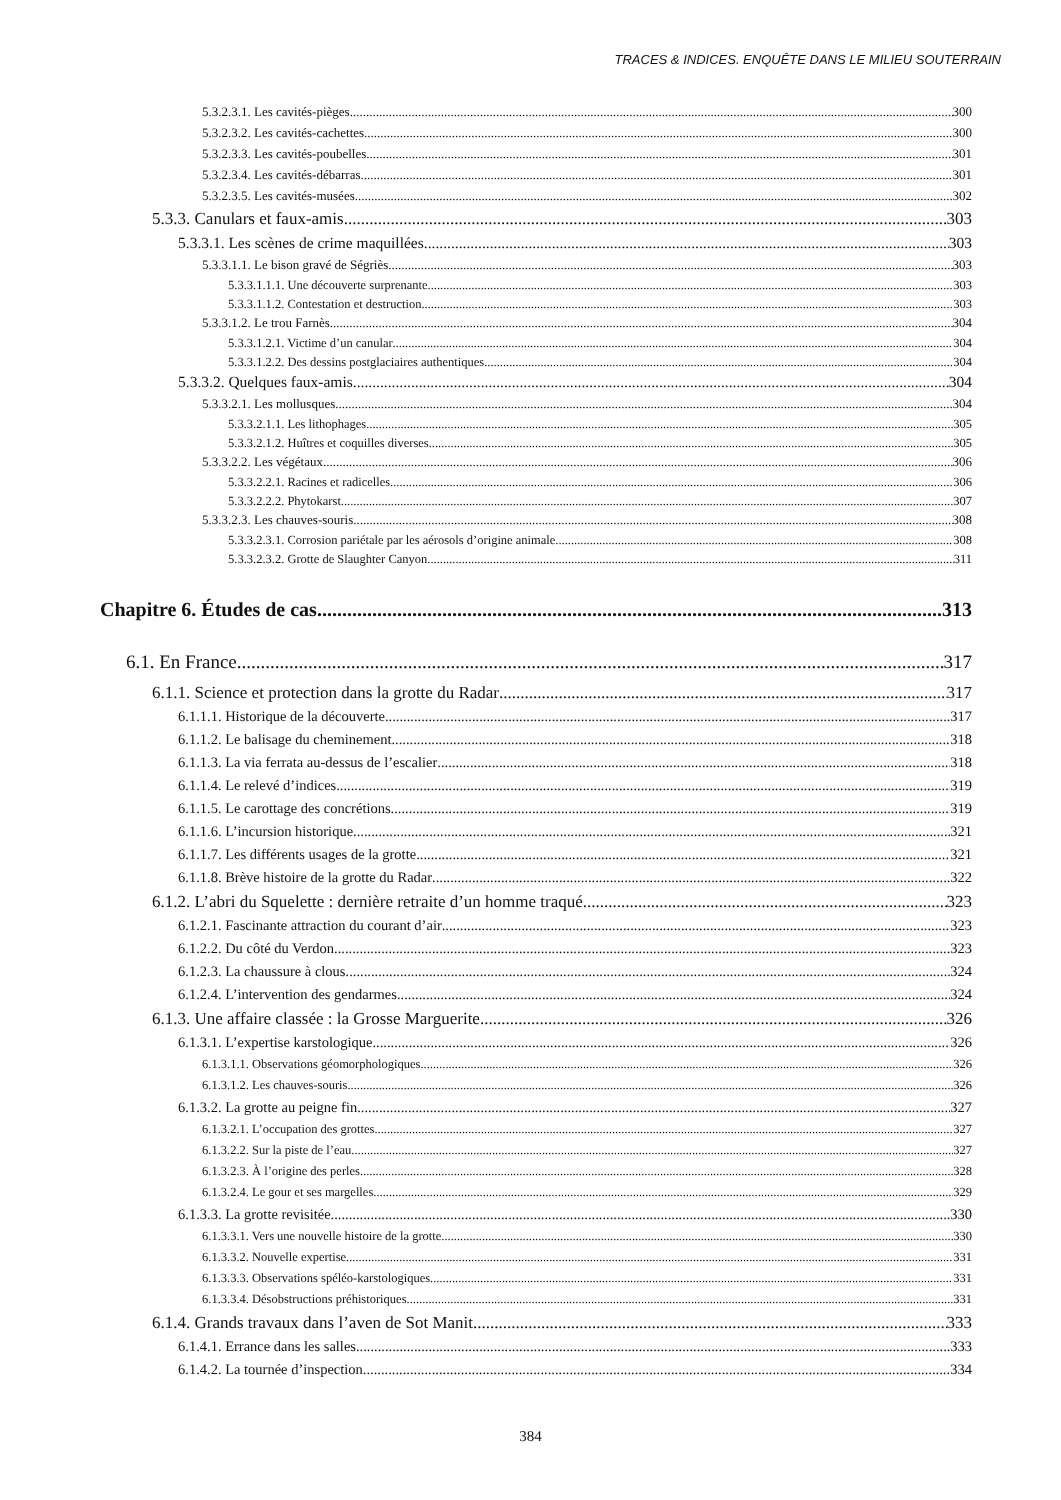TRACES & INDICES. ENQUÊTE DANS LE MILIEU SOUTERRAIN
5.3.2.3.1. Les cavités-pièges 300
5.3.2.3.2. Les cavités-cachettes 300
5.3.2.3.3. Les cavités-poubelles 301
5.3.2.3.4. Les cavités-débarras 301
5.3.2.3.5. Les cavités-musées 302
5.3.3. Canulars et faux-amis 303
5.3.3.1. Les scènes de crime maquillées 303
5.3.3.1.1. Le bison gravé de Ségriès 303
5.3.3.1.1.1. Une découverte surprenante 303
5.3.3.1.1.2. Contestation et destruction 303
5.3.3.1.2. Le trou Farnès 304
5.3.3.1.2.1. Victime d’un canular 304
5.3.3.1.2.2. Des dessins postglaciaires authentiques 304
5.3.3.2. Quelques faux-amis 304
5.3.3.2.1. Les mollusques 304
5.3.3.2.1.1. Les lithophages 305
5.3.3.2.1.2. Huîtres et coquilles diverses 305
5.3.3.2.2. Les végétaux 306
5.3.3.2.2.1. Racines et radicelles 306
5.3.3.2.2.2. Phytokarst 307
5.3.3.2.3. Les chauves-souris 308
5.3.3.2.3.1. Corrosion pariétale par les aérosols d’origine animale 308
5.3.3.2.3.2. Grotte de Slaughter Canyon 311
Chapitre 6. Études de cas 313
6.1. En France 317
6.1.1. Science et protection dans la grotte du Radar 317
6.1.1.1. Historique de la découverte 317
6.1.1.2. Le balisage du cheminement 318
6.1.1.3. La via ferrata au-dessus de l’escalier 318
6.1.1.4. Le relevé d’indices 319
6.1.1.5. Le carottage des concrétions 319
6.1.1.6. L’incursion historique 321
6.1.1.7. Les différents usages de la grotte 321
6.1.1.8. Brève histoire de la grotte du Radar 322
6.1.2. L’abri du Squelette : dernière retraite d’un homme traqué 323
6.1.2.1. Fascinante attraction du courant d’air 323
6.1.2.2. Du côté du Verdon 323
6.1.2.3. La chaussure à clous 324
6.1.2.4. L’intervention des gendarmes 324
6.1.3. Une affaire classée : la Grosse Marguerite 326
6.1.3.1. L’expertise karstologique 326
6.1.3.1.1. Observations géomorphologiques 326
6.1.3.1.2. Les chauves-souris 326
6.1.3.2. La grotte au peigne fin 327
6.1.3.2.1. L’occupation des grottes 327
6.1.3.2.2. Sur la piste de l’eau 327
6.1.3.2.3. À l’origine des perles 328
6.1.3.2.4. Le gour et ses margelles 329
6.1.3.3. La grotte revisitée 330
6.1.3.3.1. Vers une nouvelle histoire de la grotte 330
6.1.3.3.2. Nouvelle expertise 331
6.1.3.3.3. Observations spéléo-karstologiques 331
6.1.3.3.4. Désobstructions préhistoriques 331
6.1.4. Grands travaux dans l’aven de Sot Manit 333
6.1.4.1. Errance dans les salles 333
6.1.4.2. La tournée d’inspection 334
384